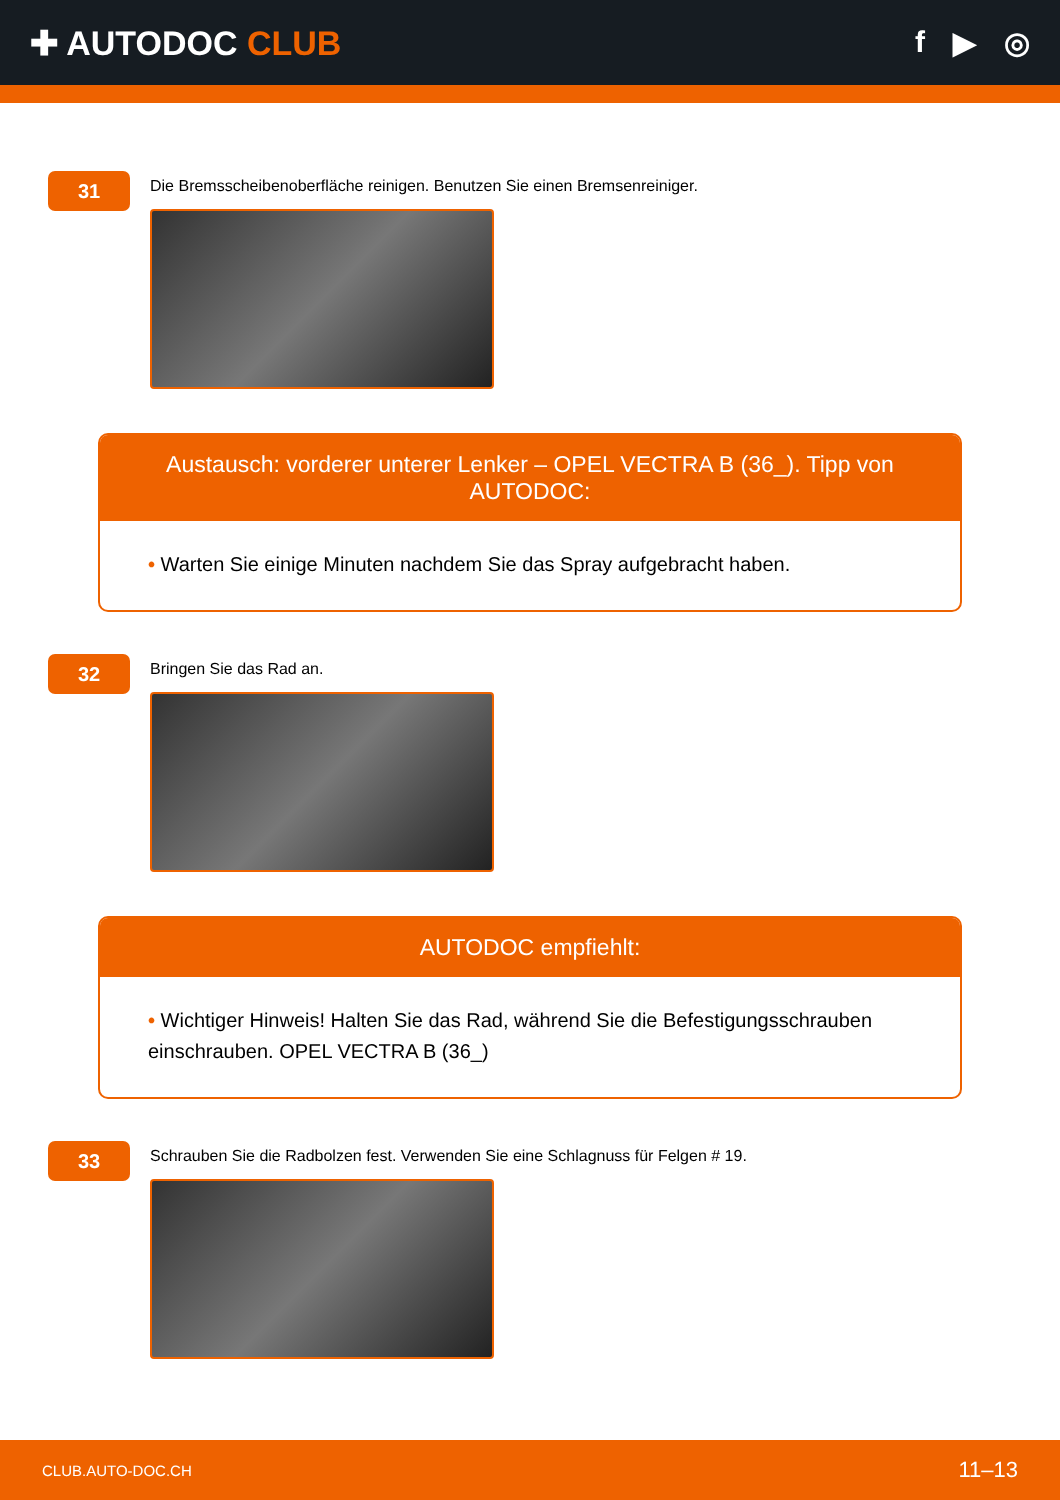✚ AUTODOC CLUB f ▶ ◎
31
Die Bremsscheibenoberfläche reinigen. Benutzen Sie einen Bremsenreiniger.
Austausch: vorderer unterer Lenker – OPEL VECTRA B (36_). Tipp von AUTODOC:
• Warten Sie einige Minuten nachdem Sie das Spray aufgebracht haben.
32
Bringen Sie das Rad an.
AUTODOC empfiehlt:
• Wichtiger Hinweis! Halten Sie das Rad, während Sie die Befestigungsschrauben einschrauben. OPEL VECTRA B (36_)
33
Schrauben Sie die Radbolzen fest. Verwenden Sie eine Schlagnuss für Felgen # 19.
CLUB.AUTO-DOC.CH 11–13